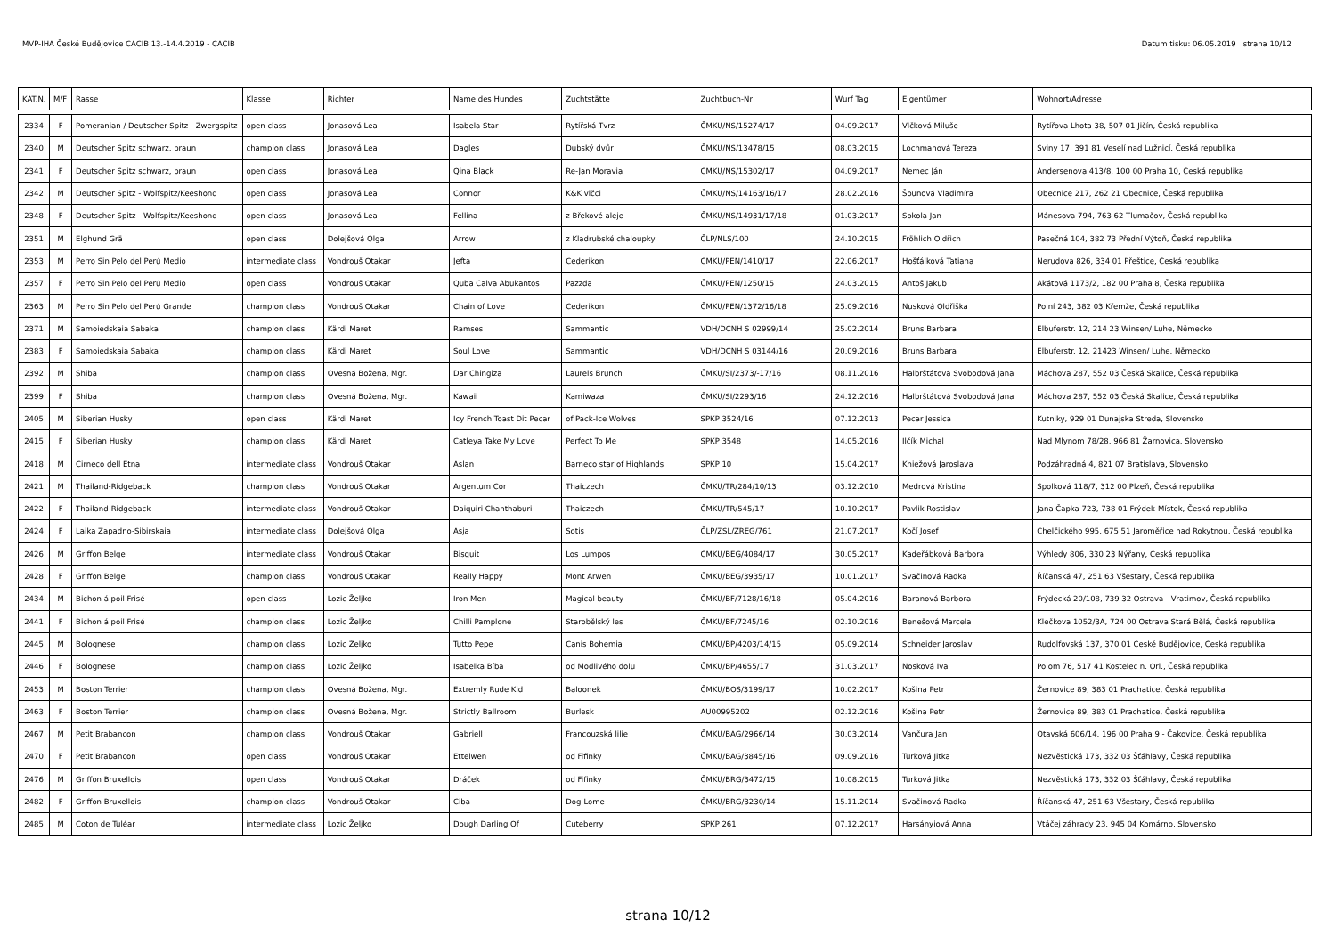MVP-IHA České Budějovice CACIB 13.-14.4.2019 - CACIB Datum tisku: 06.05.2019 strana 10/12
| KAT.N. | M/F | Rasse | Klasse | Richter | Name des Hundes | Zuchtstätte | Zuchtbuch-Nr | Wurf Tag | Eigentümer | Wohnort/Adresse |
| --- | --- | --- | --- | --- | --- | --- | --- | --- | --- | --- |
| 2334 | F | Pomeranian / Deutscher Spitz - Zwergspitz | open class | Jonasová Lea | Isabela Star | Rytířská Tvrz | ČMKU/NS/15274/17 | 04.09.2017 | Vlčková Miluše | Rytířova Lhota 38, 507 01 Jičín, Česká republika |
| 2340 | M | Deutscher Spitz schwarz, braun | champion class | Jonasová Lea | Dagles | Dubský dvůr | ČMKU/NS/13478/15 | 08.03.2015 | Lochmanová Tereza | Sviny 17, 391 81 Veselí nad Lužnicí, Česká republika |
| 2341 | F | Deutscher Spitz schwarz, braun | open class | Jonasová Lea | Qina Black | Re-Jan Moravia | ČMKU/NS/15302/17 | 04.09.2017 | Nemec Ján | Andersenova 413/8, 100 00 Praha 10, Česká republika |
| 2342 | M | Deutscher Spitz - Wolfspitz/Keeshond | open class | Jonasová Lea | Connor | K&K vlčci | ČMKU/NS/14163/16/17 | 28.02.2016 | Šounová Vladimíra | Obecnice 217, 262 21 Obecnice, Česká republika |
| 2348 | F | Deutscher Spitz - Wolfspitz/Keeshond | open class | Jonasová Lea | Fellina | z Břekové aleje | ČMKU/NS/14931/17/18 | 01.03.2017 | Sokola Jan | Mánesova 794, 763 62 Tlumačov, Česká republika |
| 2351 | M | Elghund Grä | open class | Dolejšová Olga | Arrow | z Kladrubské chaloupky | ČLP/NLS/100 | 24.10.2015 | Fröhlich Oldřich | Pasečná 104, 382 73 Přední Výtoň, Česká republika |
| 2353 | M | Perro Sin Pelo del Perú Medio | intermediate class | Vondrouš Otakar | Jefta | Cederikon | ČMKU/PEN/1410/17 | 22.06.2017 | Hošťálková Tatiana | Nerudova 826, 334 01 Přeštice, Česká republika |
| 2357 | F | Perro Sin Pelo del Perú Medio | open class | Vondrouš Otakar | Quba Calva Abukantos | Pazzda | ČMKU/PEN/1250/15 | 24.03.2015 | Antoš Jakub | Akátová 1173/2, 182 00 Praha 8, Česká republika |
| 2363 | M | Perro Sin Pelo del Perú Grande | champion class | Vondrouš Otakar | Chain of Love | Cederikon | ČMKU/PEN/1372/16/18 | 25.09.2016 | Nusková Oldřiška | Polní 243, 382 03 Křemže, Česká republika |
| 2371 | M | Samoiedskaia Sabaka | champion class | Kärdi Maret | Ramses | Sammantic | VDH/DCNH S 02999/14 | 25.02.2014 | Bruns Barbara | Elbuferstr. 12, 214 23 Winsen/ Luhe, Německo |
| 2383 | F | Samoiedskaia Sabaka | champion class | Kärdi Maret | Soul Love | Sammantic | VDH/DCNH S 03144/16 | 20.09.2016 | Bruns Barbara | Elbuferstr. 12, 21423 Winsen/ Luhe, Německo |
| 2392 | M | Shiba | champion class | Ovesná Božena, Mgr. | Dar Chingiza | Laurels Brunch | ČMKU/SI/2373/-17/16 | 08.11.2016 | Halbrštátová Svobodová Jana | Máchova 287, 552 03 Česká Skalice, Česká republika |
| 2399 | F | Shiba | champion class | Ovesná Božena, Mgr. | Kawaii | Kamiwaza | ČMKU/SI/2293/16 | 24.12.2016 | Halbrštátová Svobodová Jana | Máchova 287, 552 03 Česká Skalice, Česká republika |
| 2405 | M | Siberian Husky | open class | Kärdi Maret | Icy French Toast Dit Pecar | of Pack-Ice Wolves | SPKP 3524/16 | 07.12.2013 | Pecar Jessica | Kutniky, 929 01 Dunajska Streda, Slovensko |
| 2415 | F | Siberian Husky | champion class | Kärdi Maret | Catleya Take My Love | Perfect To Me | SPKP 3548 | 14.05.2016 | Ilčík Michal | Nad Mlynom 78/28, 966 81 Žarnovica, Slovensko |
| 2418 | M | Cirneco dell Etna | intermediate class | Vondrouš Otakar | Aslan | Barneco star of Highlands | SPKP 10 | 15.04.2017 | Kniežová Jaroslava | Podzáhradná 4, 821 07 Bratislava, Slovensko |
| 2421 | M | Thailand-Ridgeback | champion class | Vondrouš Otakar | Argentum Cor | Thaiczech | ČMKU/TR/284/10/13 | 03.12.2010 | Medrová Kristina | Spolková 118/7, 312 00 Plzeň, Česká republika |
| 2422 | F | Thailand-Ridgeback | intermediate class | Vondrouš Otakar | Daiquiri Chanthaburi | Thaiczech | ČMKU/TR/545/17 | 10.10.2017 | Pavlik Rostislav | Jana Čapka 723, 738 01 Frýdek-Místek, Česká republika |
| 2424 | F | Laika Zapadno-Sibirskaia | intermediate class | Dolejšová Olga | Asja | Sotis | ČLP/ZSL/ZREG/761 | 21.07.2017 | Kočí Josef | Chelčického 995, 675 51 Jaroměřice nad Rokytnou, Česká republika |
| 2426 | M | Griffon Belge | intermediate class | Vondrouš Otakar | Bisquit | Los Lumpos | ČMKU/BEG/4084/17 | 30.05.2017 | Kadeřábková Barbora | Výhledy 806, 330 23 Nýřany, Česká republika |
| 2428 | F | Griffon Belge | champion class | Vondrouš Otakar | Really Happy | Mont Arwen | ČMKU/BEG/3935/17 | 10.01.2017 | Svačinová Radka | Říčanská 47, 251 63 Všestary, Česká republika |
| 2434 | M | Bichon á poil Frisé | open class | Lozic Željko | Iron Men | Magical beauty | ČMKU/BF/7128/16/18 | 05.04.2016 | Baranová Barbora | Frýdecká 20/108, 739 32 Ostrava - Vratimov, Česká republika |
| 2441 | F | Bichon á poil Frisé | champion class | Lozic Željko | Chilli Pamplone | Starobělský les | ČMKU/BF/7245/16 | 02.10.2016 | Benešová Marcela | Klečkova 1052/3A, 724 00 Ostrava Stará Bělá, Česká republika |
| 2445 | M | Bolognese | champion class | Lozic Željko | Tutto Pepe | Canis Bohemia | ČMKU/BP/4203/14/15 | 05.09.2014 | Schneider Jaroslav | Rudolfovská 137, 370 01 České Budějovice, Česká republika |
| 2446 | F | Bolognese | champion class | Lozic Željko | Isabelka Bíba | od Modlivého dolu | ČMKU/BP/4655/17 | 31.03.2017 | Nosková Iva | Polom 76, 517 41 Kostelec n. Orl., Česká republika |
| 2453 | M | Boston Terrier | champion class | Ovesná Božena, Mgr. | Extremly Rude Kid | Baloonek | ČMKU/BOS/3199/17 | 10.02.2017 | Košina Petr | Žernovice 89, 383 01 Prachatice, Česká republika |
| 2463 | F | Boston Terrier | champion class | Ovesná Božena, Mgr. | Strictly Ballroom | Burlesk | AU00995202 | 02.12.2016 | Košina Petr | Žernovice 89, 383 01 Prachatice, Česká republika |
| 2467 | M | Petit Brabancon | champion class | Vondrouš Otakar | Gabriell | Francouzská lilie | ČMKU/BAG/2966/14 | 30.03.2014 | Vančura Jan | Otavská 606/14, 196 00 Praha 9 - Čakovice, Česká republika |
| 2470 | F | Petit Brabancon | open class | Vondrouš Otakar | Ettelwen | od Fifinky | ČMKU/BAG/3845/16 | 09.09.2016 | Turková Jitka | Nezvěstická 173, 332 03 Šťáhlavy, Česká republika |
| 2476 | M | Griffon Bruxellois | open class | Vondrouš Otakar | Dráček | od Fifinky | ČMKU/BRG/3472/15 | 10.08.2015 | Turková Jitka | Nezvěstická 173, 332 03 Šťáhlavy, Česká republika |
| 2482 | F | Griffon Bruxellois | champion class | Vondrouš Otakar | Ciba | Dog-Lome | ČMKU/BRG/3230/14 | 15.11.2014 | Svačinová Radka | Říčanská 47, 251 63 Všestary, Česká republika |
| 2485 | M | Coton de Tuléar | intermediate class | Lozic Željko | Dough Darling Of | Cuteberry | SPKP 261 | 07.12.2017 | Harsányiová Anna | Vtáčej záhrady 23, 945 04 Komárno, Slovensko |
strana 10/12